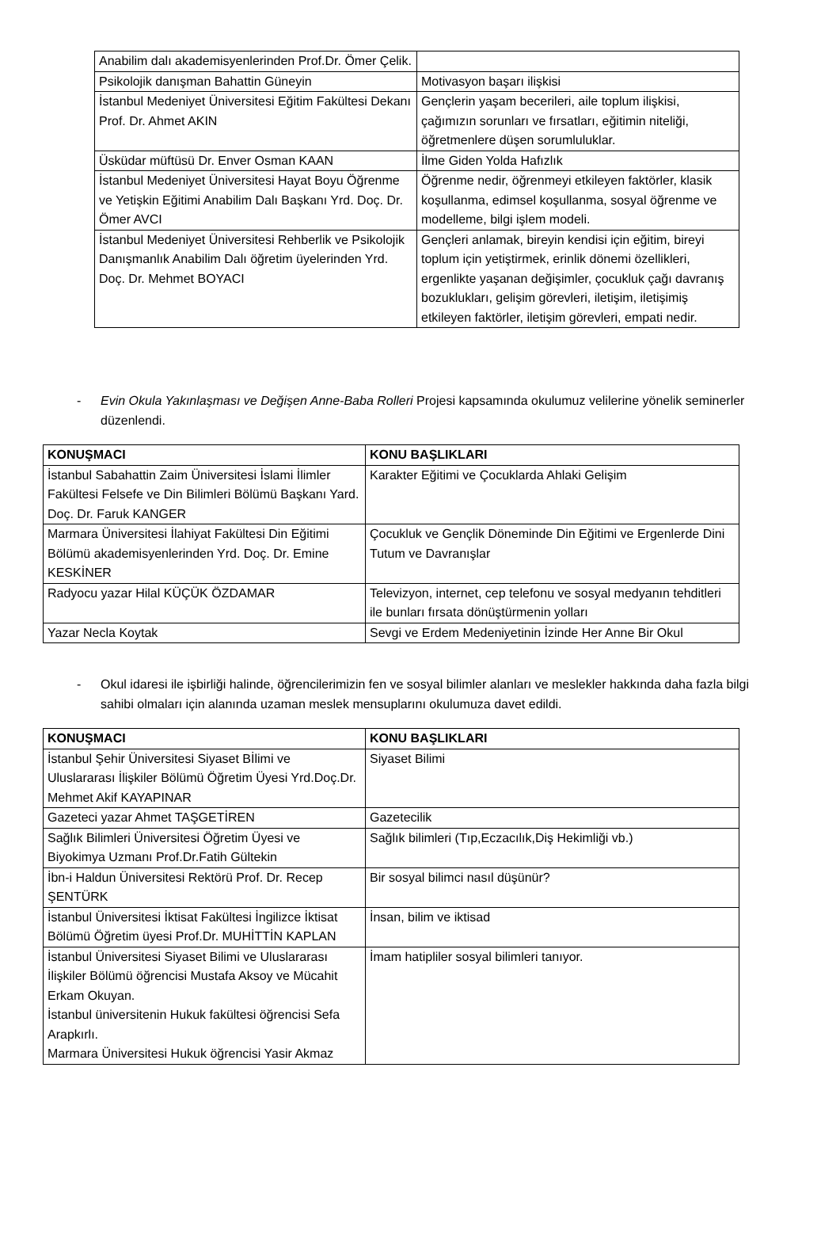| Anabilim dalı akademisyenlerinden Prof.Dr. Ömer Çelik. | |
| Psikolojik danışman Bahattin Güneyin | Motivasyon başarı ilişkisi |
| İstanbul Medeniyet Üniversitesi Eğitim Fakültesi Dekanı Prof. Dr. Ahmet AKIN | Gençlerin yaşam becerileri, aile toplum ilişkisi, çağımızın sorunları ve fırsatları, eğitimin niteliği, öğretmenlere düşen sorumluluklar. |
| Üsküdar müftüsü Dr. Enver Osman KAAN | İlme Giden Yolda Hafızlık |
| İstanbul Medeniyet Üniversitesi Hayat Boyu Öğrenme ve Yetişkin Eğitimi Anabilim Dalı Başkanı Yrd. Doç. Dr. Ömer AVCI | Öğrenme nedir, öğrenmeyi etkileyen faktörler, klasik koşullanma, edimsel koşullanma, sosyal öğrenme ve modelleme, bilgi işlem modeli. |
| İstanbul Medeniyet Üniversitesi Rehberlik ve Psikolojik Danışmanlık Anabilim Dalı öğretim üyelerinden Yrd. Doç. Dr. Mehmet BOYACI | Gençleri anlamak, bireyin kendisi için eğitim, bireyi toplum için yetiştirmek, erinlik dönemi özellikleri, ergenlikte yaşanan değişimler, çocukluk çağı davranış bozuklukları, gelişim görevleri, iletişim, iletişimiş etkileyen faktörler, iletişim görevleri, empati nedir. |
- Evin Okula Yakınlaşması ve Değişen Anne-Baba Rolleri Projesi kapsamında okulumuz velilerine yönelik seminerler düzenlendi.
| KONUŞMACI | KONU BAŞLIKLARI |
| --- | --- |
| İstanbul Sabahattin Zaim Üniversitesi İslami İlimler Fakültesi Felsefe ve Din Bilimleri Bölümü Başkanı Yard. Doç. Dr. Faruk KANGER | Karakter Eğitimi ve Çocuklarda Ahlaki Gelişim |
| Marmara Üniversitesi İlahiyat Fakültesi Din Eğitimi Bölümü akademisyenlerinden Yrd. Doç. Dr. Emine KESKİNER | Çocukluk ve Gençlik Döneminde Din Eğitimi ve Ergenlerde Dini Tutum ve Davranışlar |
| Radyocu yazar Hilal KÜÇÜK ÖZDAMAR | Televizyon, internet, cep telefonu ve sosyal medyanın tehditleri ile bunları fırsata dönüştürmenin yolları |
| Yazar Necla Koytak | Sevgi ve Erdem Medeniyetinin İzinde Her Anne Bir Okul |
- Okul idaresi ile işbirliği halinde, öğrencilerimizin fen ve sosyal bilimler alanları ve meslekler hakkında daha fazla bilgi sahibi olmaları için alanında uzaman meslek mensuplarını okulumuza davet edildi.
| KONUŞMACI | KONU BAŞLIKLARI |
| --- | --- |
| İstanbul Şehir Üniversitesi Siyaset Bİlimi ve Uluslararası İlişkiler Bölümü Öğretim Üyesi Yrd.Doç.Dr. Mehmet Akif KAYAPINAR | Siyaset Bilimi |
| Gazeteci yazar Ahmet TAŞGETİREN | Gazetecilik |
| Sağlık Bilimleri Üniversitesi Öğretim Üyesi ve Biyokimya Uzmanı Prof.Dr.Fatih Gültekin | Sağlık bilimleri (Tıp,Eczacılık,Diş Hekimliği vb.) |
| İbn-i Haldun Üniversitesi Rektörü Prof. Dr. Recep ŞENTÜRK | Bir sosyal bilimci nasıl düşünür? |
| İstanbul Üniversitesi İktisat Fakültesi İngilizce İktisat Bölümü Öğretim üyesi Prof.Dr. MUHİTTİN KAPLAN | İnsan, bilim ve iktisad |
| İstanbul Üniversitesi Siyaset Bilimi ve Uluslararası İlişkiler Bölümü öğrencisi Mustafa Aksoy ve Mücahit Erkam Okuyan. İstanbul üniversitenin Hukuk fakültesi öğrencisi Sefa Arapkırlı. Marmara Üniversitesi Hukuk öğrencisi Yasir Akmaz | İmam hatipliler sosyal bilimleri tanıyor. |